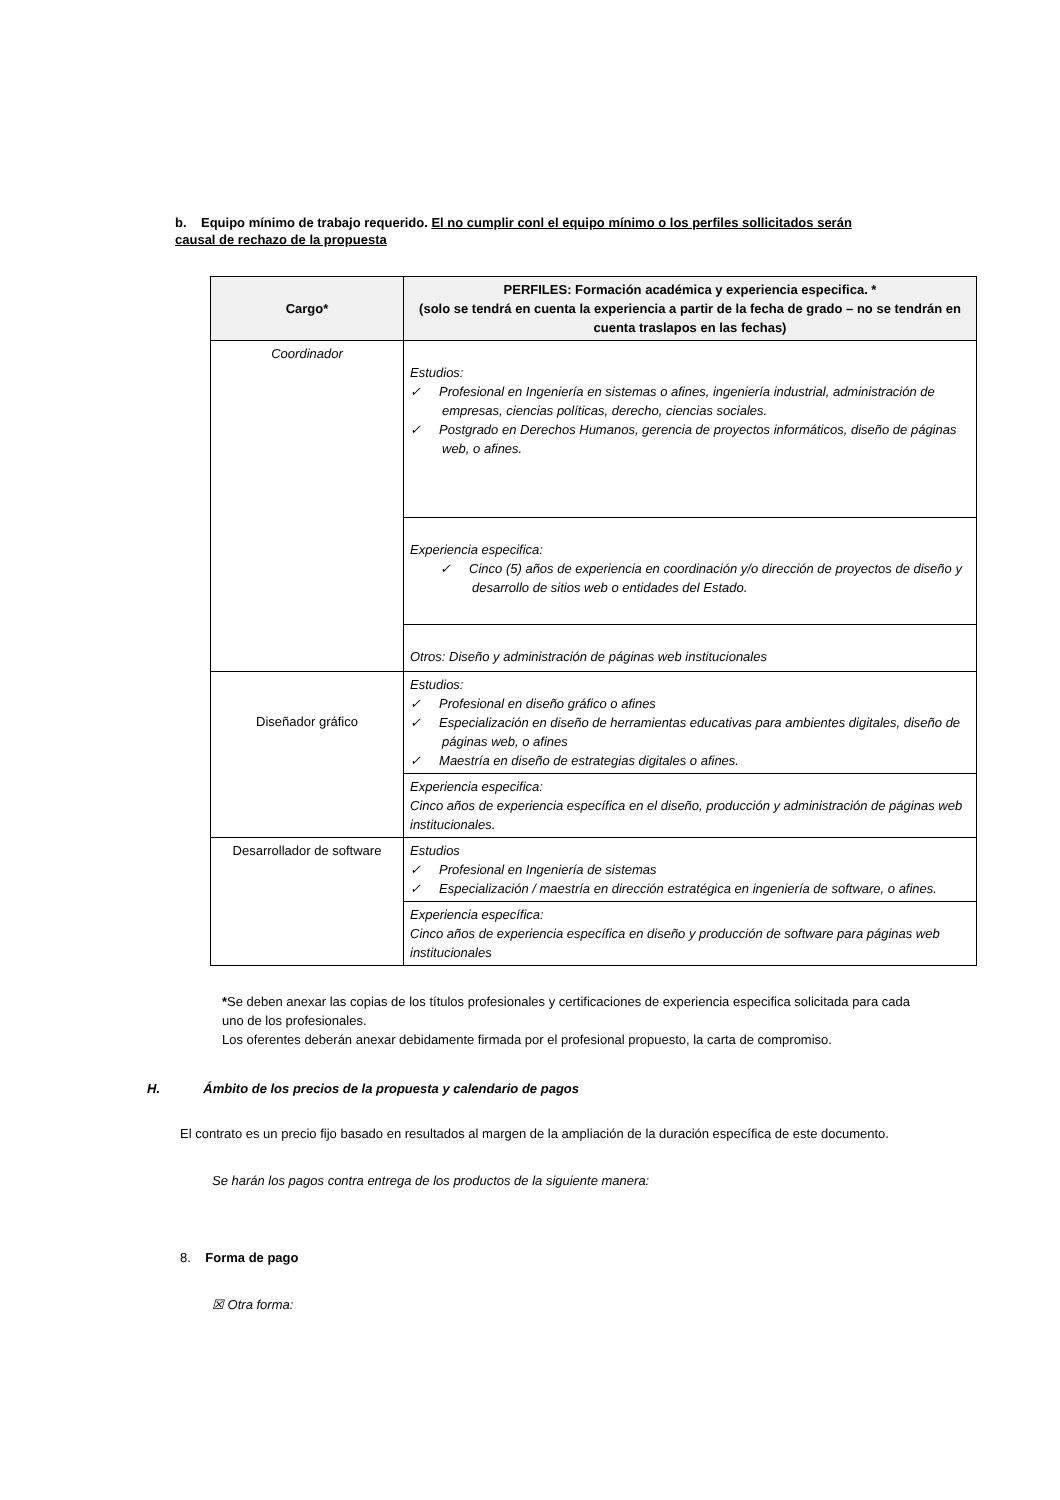b. Equipo mínimo de trabajo requerido. El no cumplir conl el equipo mínimo o los perfiles sollicitados serán causal de rechazo de la propuesta
| Cargo* | PERFILES: Formación académica y experiencia especifica. * (solo se tendrá en cuenta la experiencia a partir de la fecha de grado – no se tendrán en cuenta traslapos en las fechas) |
| --- | --- |
| Coordinador | Estudios: ✓ Profesional en Ingeniería en sistemas o afines, ingeniería industrial, administración de empresas, ciencias políticas, derecho, ciencias sociales. ✓ Postgrado en Derechos Humanos, gerencia de proyectos informáticos, diseño de páginas web, o afines. |
| | Experiencia especifica: ✓ Cinco (5) años de experiencia en coordinación y/o dirección de proyectos de diseño y desarrollo de sitios web o entidades del Estado. |
| | Otros: Diseño y administración de páginas web institucionales |
| Diseñador gráfico | Estudios: ✓ Profesional en diseño gráfico o afines ✓ Especialización en diseño de herramientas educativas para ambientes digitales, diseño de páginas web, o afines ✓ Maestría en diseño de estrategias digitales o afines. |
| | Experiencia especifica: Cinco años de experiencia específica en el diseño, producción y administración de páginas web institucionales. |
| Desarrollador de software | Estudios ✓ Profesional en Ingeniería de sistemas ✓ Especialización / maestría en dirección estratégica en ingeniería de software, o afines. |
| | Experiencia específica: Cinco años de experiencia específica en diseño y producción de software para páginas web institucionales |
*Se deben anexar las copias de los títulos profesionales y certificaciones de experiencia especifica solicitada para cada uno de los profesionales.
Los oferentes deberán anexar debidamente firmada por el profesional propuesto, la carta de compromiso.
H. Ámbito de los precios de la propuesta y calendario de pagos
El contrato es un precio fijo basado en resultados al margen de la ampliación de la duración específica de este documento.
Se harán los pagos contra entrega de los productos de la siguiente manera:
8. Forma de pago
☒ Otra forma: